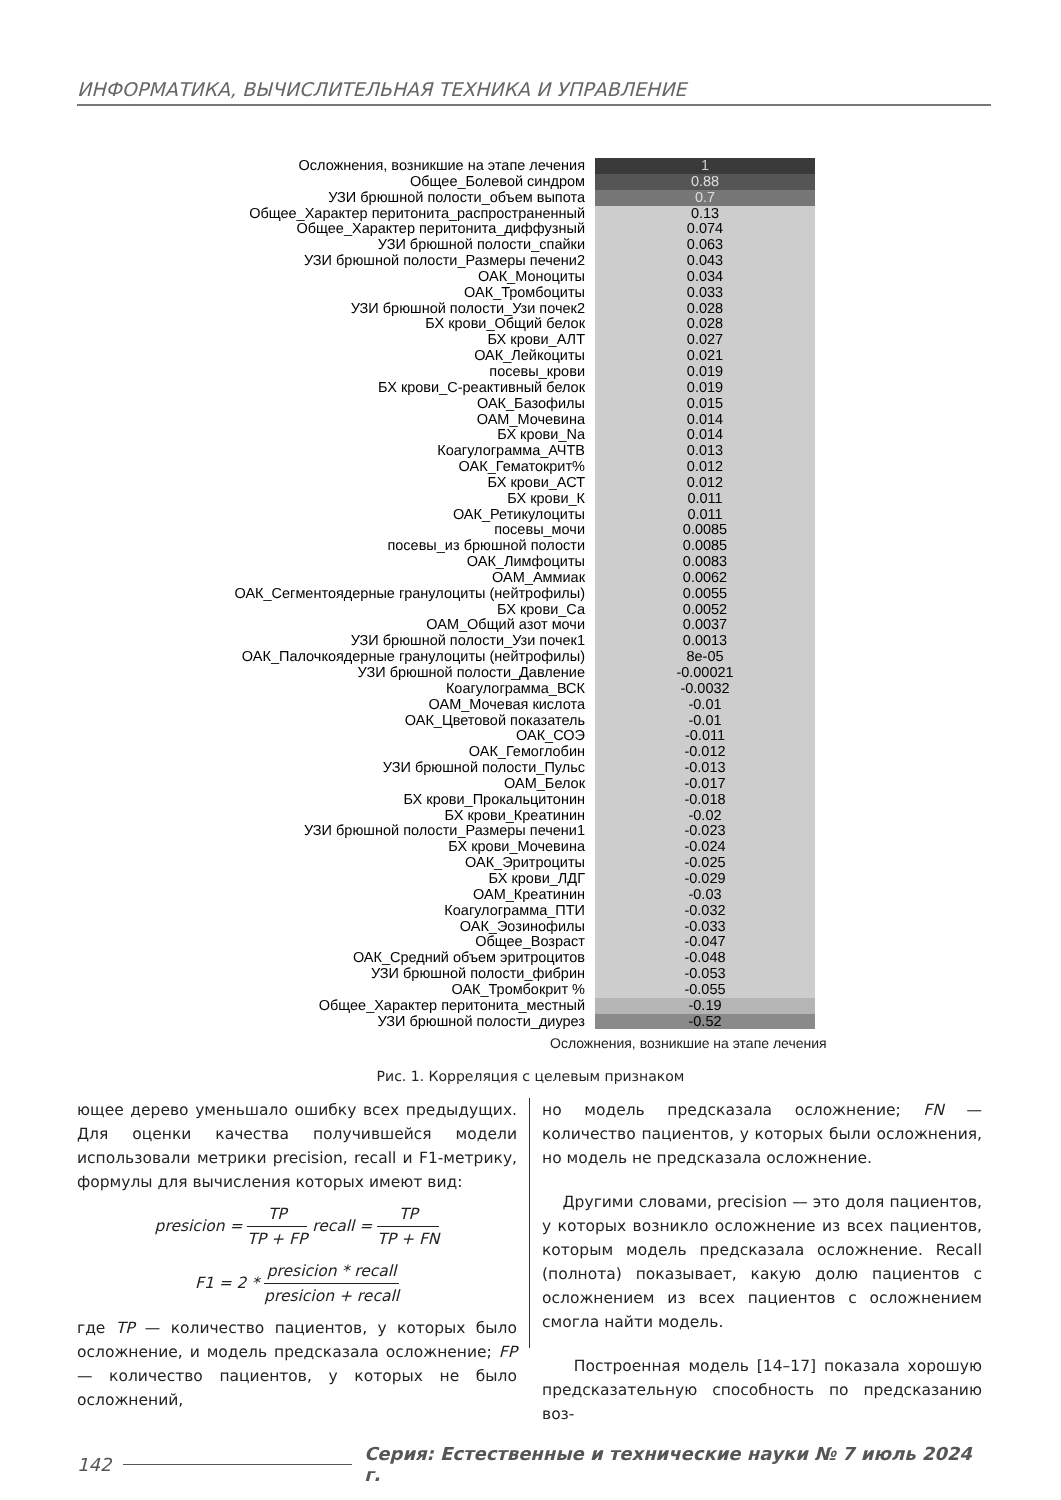ИНФОРМАТИКА, ВЫЧИСЛИТЕЛЬНАЯ ТЕХНИКА И УПРАВЛЕНИЕ
Осложнения, возникшие на этапе лечения 1
Общее_Болевой синдром 0.88
УЗИ брюшной полости_объем выпота 0.7
Общее_Характер перитонита_распространенный 0.13
Общее_Характер перитонита_диффузный 0.074
УЗИ брюшной полости_спайки 0.063
УЗИ брюшной полости_Размеры печени2 0.043
ОАК_Моноциты 0.034
ОАК_Тромбоциты 0.033
УЗИ брюшной полости_Узи почек2 0.028
БХ крови_Общий белок 0.028
БХ крови_АЛТ 0.027
ОАК_Лейкоциты 0.021
посевы_крови 0.019
БХ крови_С-реактивный белок 0.019
ОАК_Базофилы 0.015
ОАМ_Мочевина 0.014
БХ крови_Na 0.014
Коагулограмма_АЧТВ 0.013
ОАК_Гематокрит% 0.012
БХ крови_АСТ 0.012
БХ крови_К 0.011
ОАК_Ретикулоциты 0.011
посевы_мочи 0.0085
посевы_из брюшной полости 0.0085
ОАК_Лимфоциты 0.0083
ОАМ_Аммиак 0.0062
ОАК_Сегментоядерные гранулоциты (нейтрофилы) 0.0055
БХ крови_Са 0.0052
ОАМ_Общий азот мочи 0.0037
УЗИ брюшной полости_Узи почек1 0.0013
ОАК_Палочкоядерные гранулоциты (нейтрофилы) 8e-05
УЗИ брюшной полости_Давление -0.00021
Коагулограмма_ВСК -0.0032
ОАМ_Мочевая кислота -0.01
ОАК_Цветовой показатель -0.01
ОАК_СОЭ -0.011
ОАК_Гемоглобин -0.012
УЗИ брюшной полости_Пульс -0.013
ОАМ_Белок -0.017
БХ крови_Прокальцитонин -0.018
БХ крови_Креатинин -0.02
УЗИ брюшной полости_Размеры печени1 -0.023
БХ крови_Мочевина -0.024
ОАК_Эритроциты -0.025
БХ крови_ЛДГ -0.029
ОАМ_Креатинин -0.03
Коагулограмма_ПТИ -0.032
ОАК_Эозинофилы -0.033
Общее_Возраст -0.047
ОАК_Средний объем эритроцитов -0.048
УЗИ брюшной полости_фибрин -0.053
ОАК_Тромбокрит % -0.055
Общее_Характер перитонита_местный -0.19
УЗИ брюшной полости_диурез -0.52
Осложнения, возникшие на этапе лечения
Рис. 1. Корреляция с целевым признаком
ющее дерево уменьшало ошибку всех предыдущих. Для оценки качества получившейся модели использовали метрики precision, recall и F1-метрику, формулы для вычисления которых имеют вид:
presicion = TP TP + FP recall = TP TP + FN
F1 = 2 * presicion * recall presicion + recall
где TP — количество пациентов, у которых было осложнение, и модель предсказала осложнение; FP — количество пациентов, у которых не было осложнений,
но модель предсказала осложнение; FN — количество пациентов, у которых были осложнения, но модель не предсказала осложнение.
Другими словами, precision — это доля пациентов, у которых возникло осложнение из всех пациентов, которым модель предсказала осложнение. Recall (полнота) показывает, какую долю пациентов с осложнением из всех пациентов с осложнением смогла найти модель.
Построенная модель [14–17] показала хорошую предсказательную способность по предсказанию воз-
142 Серия: Естественные и технические науки № 7 июль 2024 г.